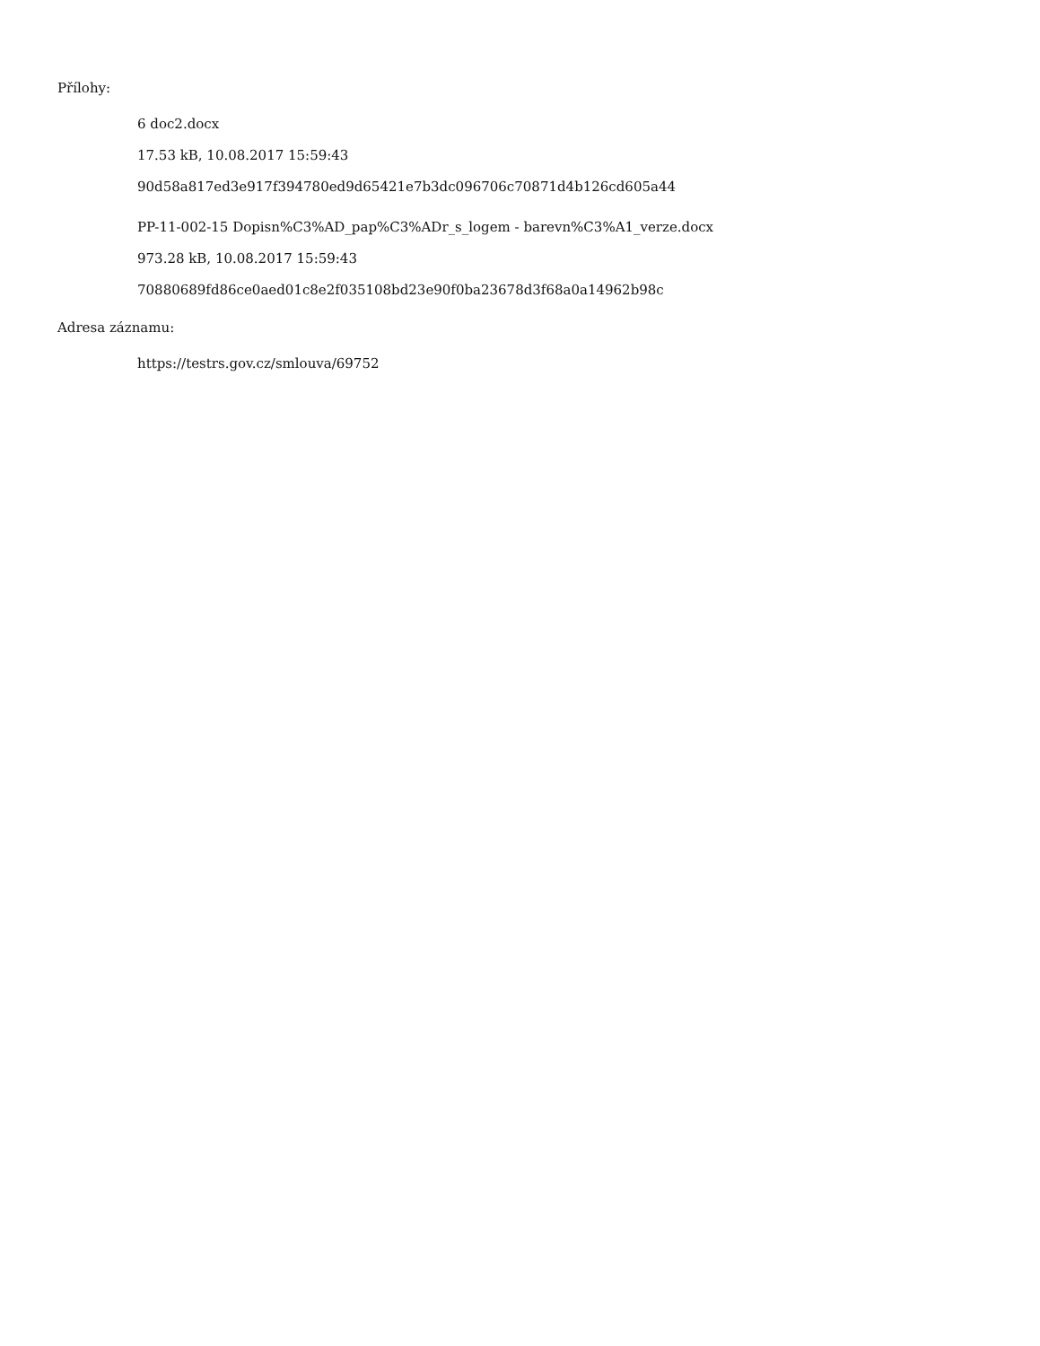Přílohy:
6 doc2.docx
17.53 kB, 10.08.2017 15:59:43
90d58a817ed3e917f394780ed9d65421e7b3dc096706c70871d4b126cd605a44
PP-11-002-15 Dopisn%C3%AD_pap%C3%ADr_s_logem - barevn%C3%A1_verze.docx
973.28 kB, 10.08.2017 15:59:43
70880689fd86ce0aed01c8e2f035108bd23e90f0ba23678d3f68a0a14962b98c
Adresa záznamu:
https://testrs.gov.cz/smlouva/69752